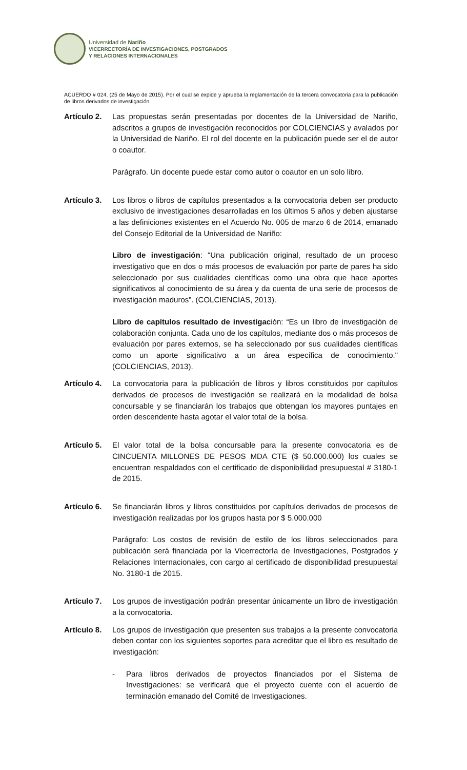Universidad de Nariño
VICERRECTORÍA DE INVESTIGACIONES, POSTGRADOS
Y RELACIONES INTERNACIONALES
ACUERDO # 024. (25 de Mayo de 2015). Por el cual se expide y aprueba la reglamentación de la tercera convocatoria para la publicación de libros derivados de investigación.
Artículo 2.
Las propuestas serán presentadas por docentes de la Universidad de Nariño, adscritos a grupos de investigación reconocidos por COLCIENCIAS y avalados por la Universidad de Nariño. El rol del docente en la publicación puede ser el de autor o coautor.
Parágrafo. Un docente puede estar como autor o coautor en un solo libro.
Artículo 3.
Los libros o libros de capítulos presentados a la convocatoria deben ser producto exclusivo de investigaciones desarrolladas en los últimos 5 años y deben ajustarse a las definiciones existentes en el Acuerdo No. 005 de marzo 6 de 2014, emanado del Consejo Editorial de la Universidad de Nariño:
Libro de investigación: “Una publicación original, resultado de un proceso investigativo que en dos o más procesos de evaluación por parte de pares ha sido seleccionado por sus cualidades científicas como una obra que hace aportes significativos al conocimiento de su área y da cuenta de una serie de procesos de investigación maduros”. (COLCIENCIAS, 2013).
Libro de capítulos resultado de investigación: “Es un libro de investigación de colaboración conjunta. Cada uno de los capítulos, mediante dos o más procesos de evaluación por pares externos, se ha seleccionado por sus cualidades científicas como un aporte significativo a un área específica de conocimiento." (COLCIENCIAS, 2013).
Artículo 4.
La convocatoria para la publicación de libros y libros constituidos por capítulos derivados de procesos de investigación se realizará en la modalidad de bolsa concursable y se financiarán los trabajos que obtengan los mayores puntajes en orden descendente hasta agotar el valor total de la bolsa.
Artículo 5.
El valor total de la bolsa concursable para la presente convocatoria es de CINCUENTA MILLONES DE PESOS MDA CTE ($ 50.000.000) los cuales se encuentran respaldados con el certificado de disponibilidad presupuestal # 3180-1 de 2015.
Artículo 6.
Se financiarán libros y libros constituidos por capítulos derivados de procesos de investigación realizadas por los grupos hasta por $ 5.000.000
Parágrafo: Los costos de revisión de estilo de los libros seleccionados para publicación será financiada por la Vicerrectoría de Investigaciones, Postgrados y Relaciones Internacionales, con cargo al certificado de disponibilidad presupuestal No. 3180-1 de 2015.
Artículo 7.
Los grupos de investigación podrán presentar únicamente un libro de investigación a la convocatoria.
Artículo 8.
Los grupos de investigación que presenten sus trabajos a la presente convocatoria deben contar con los siguientes soportes para acreditar que el libro es resultado de investigación:
- Para libros derivados de proyectos financiados por el Sistema de Investigaciones: se verificará que el proyecto cuente con el acuerdo de terminación emanado del Comité de Investigaciones.